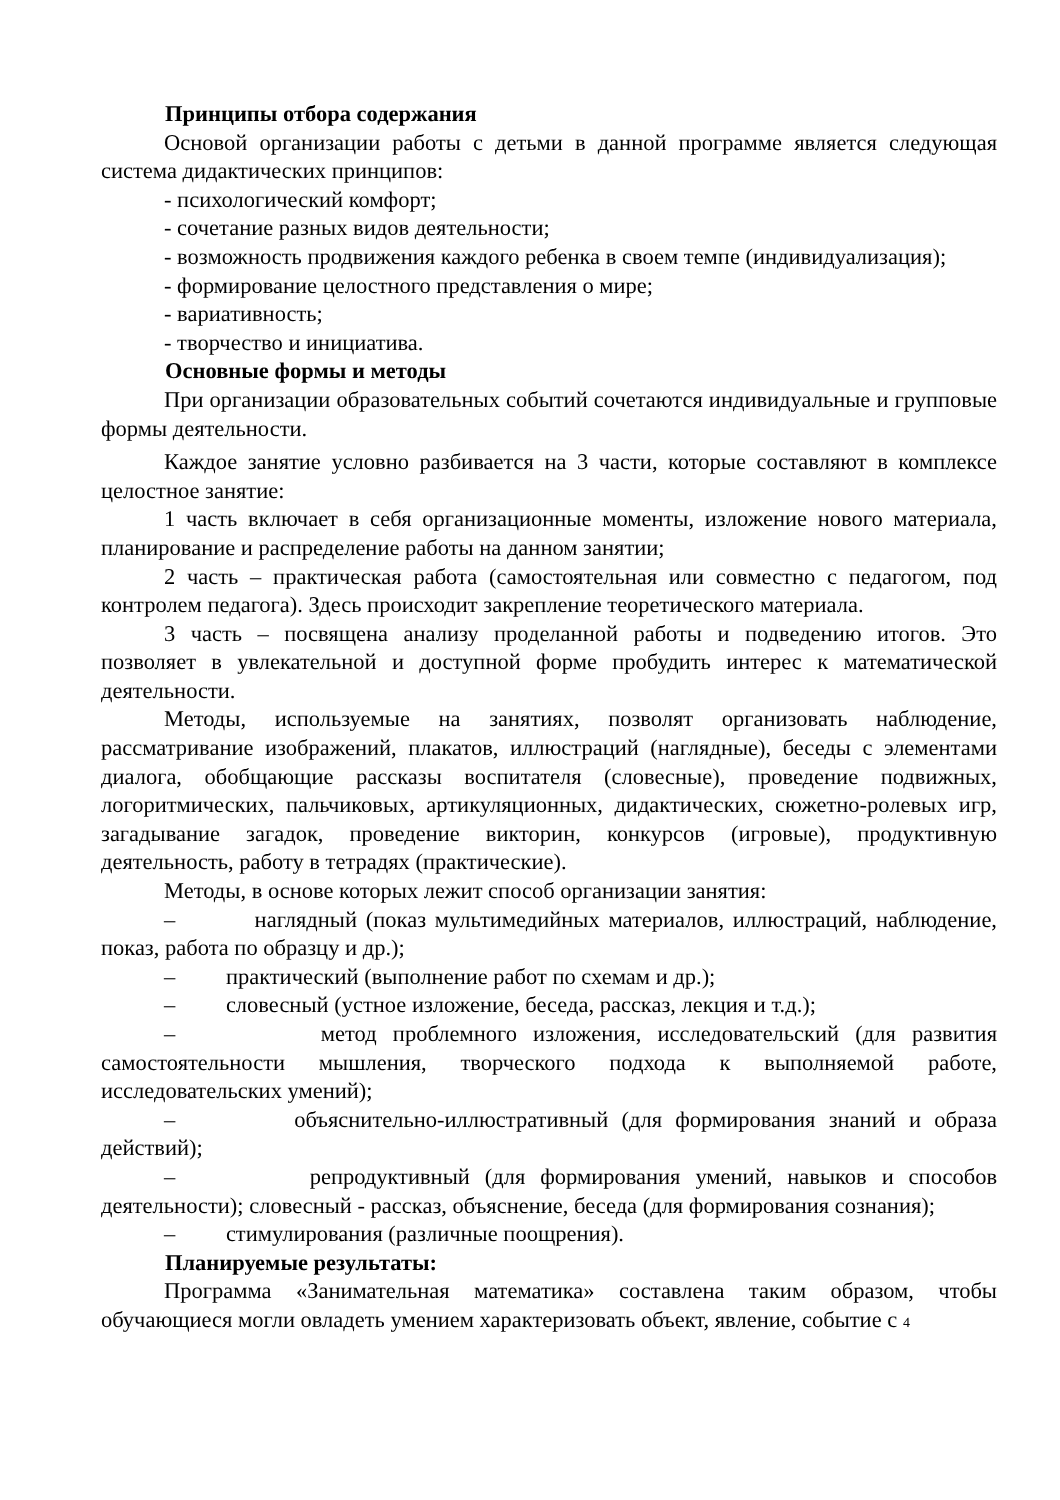Принципы отбора содержания
Основой организации работы с детьми в данной программе является следующая система дидактических принципов:
- психологический комфорт;
- сочетание разных видов деятельности;
- возможность продвижения каждого ребенка в своем темпе (индивидуализация);
- формирование целостного представления о мире;
- вариативность;
- творчество и инициатива.
Основные формы и методы
При организации образовательных событий сочетаются индивидуальные и групповые формы деятельности.
Каждое занятие условно разбивается на 3 части, которые составляют в комплексе целостное занятие:
1 часть включает в себя организационные моменты, изложение нового материала, планирование и распределение работы на данном занятии;
2 часть – практическая работа (самостоятельная или совместно с педагогом, под контролем педагога). Здесь происходит закрепление теоретического материала.
3 часть – посвящена анализу проделанной работы и подведению итогов. Это позволяет в увлекательной и доступной форме пробудить интерес к математической деятельности.
Методы, используемые на занятиях, позволят организовать наблюдение, рассматривание изображений, плакатов, иллюстраций (наглядные), беседы с элементами диалога, обобщающие рассказы воспитателя (словесные), проведение подвижных, логоритмических, пальчиковых, артикуляционных, дидактических, сюжетно-ролевых игр, загадывание загадок, проведение викторин, конкурсов (игровые), продуктивную деятельность, работу в тетрадях (практические).
Методы, в основе которых лежит способ организации занятия:
– наглядный (показ мультимедийных материалов, иллюстраций, наблюдение, показ, работа по образцу и др.);
– практический (выполнение работ по схемам и др.);
– словесный (устное изложение, беседа, рассказ, лекция и т.д.);
– метод проблемного изложения, исследовательский (для развития самостоятельности мышления, творческого подхода к выполняемой работе, исследовательских умений);
– объяснительно-иллюстративный (для формирования знаний и образа действий);
– репродуктивный (для формирования умений, навыков и способов деятельности); словесный - рассказ, объяснение, беседа (для формирования сознания);
– стимулирования (различные поощрения).
Планируемые результаты:
Программа «Занимательная математика» составлена таким образом, чтобы обучающиеся могли овладеть умением характеризовать объект, явление, событие с 4